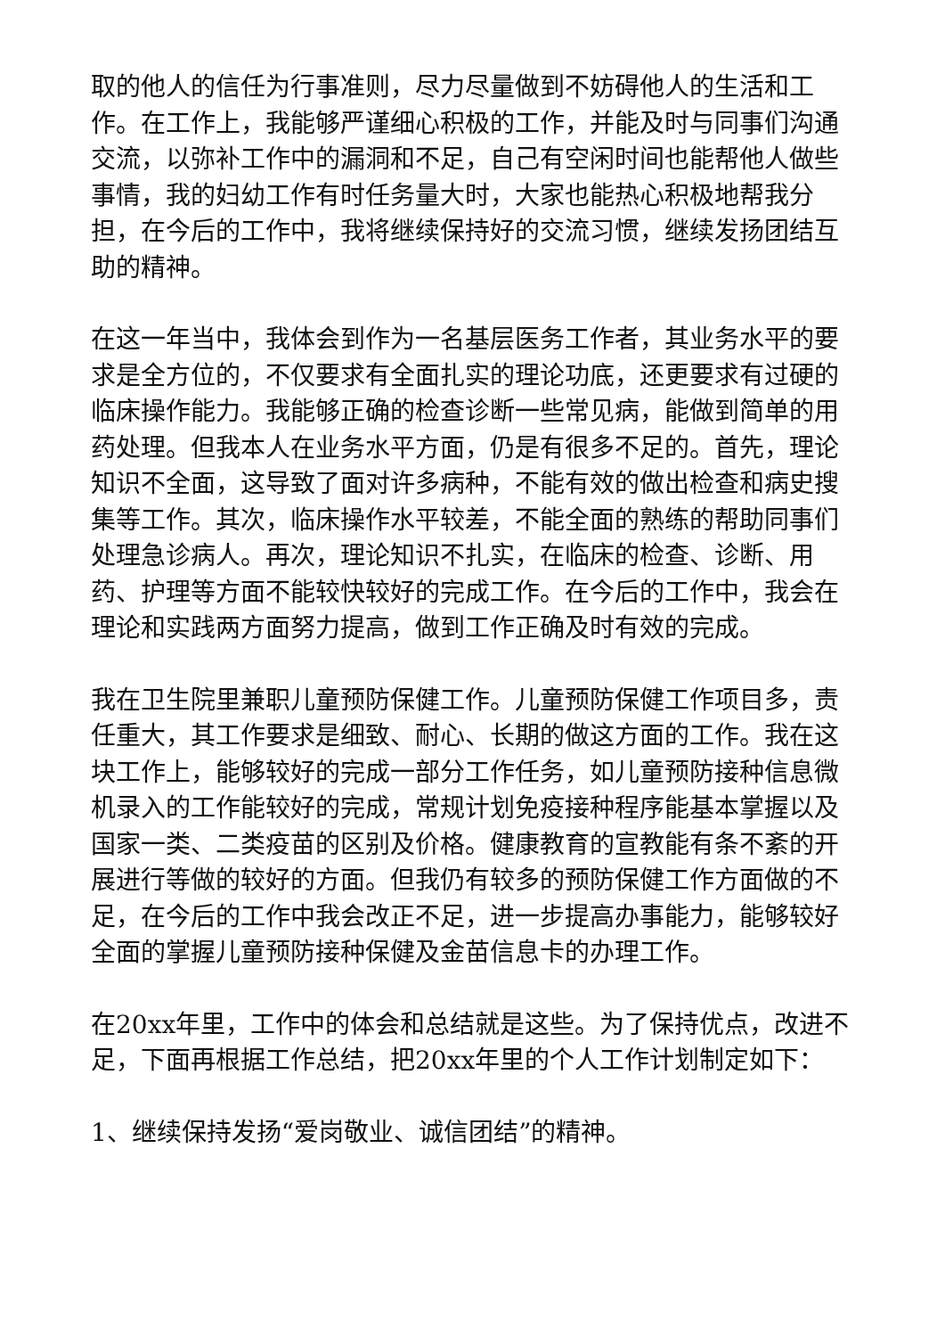取的他人的信任为行事准则，尽力尽量做到不妨碍他人的生活和工作。在工作上，我能够严谨细心积极的工作，并能及时与同事们沟通交流，以弥补工作中的漏洞和不足，自己有空闲时间也能帮他人做些事情，我的妇幼工作有时任务量大时，大家也能热心积极地帮我分担，在今后的工作中，我将继续保持好的交流习惯，继续发扬团结互助的精神。
在这一年当中，我体会到作为一名基层医务工作者，其业务水平的要求是全方位的，不仅要求有全面扎实的理论功底，还更要求有过硬的临床操作能力。我能够正确的检查诊断一些常见病，能做到简单的用药处理。但我本人在业务水平方面，仍是有很多不足的。首先，理论知识不全面，这导致了面对许多病种，不能有效的做出检查和病史搜集等工作。其次，临床操作水平较差，不能全面的熟练的帮助同事们处理急诊病人。再次，理论知识不扎实，在临床的检查、诊断、用药、护理等方面不能较快较好的完成工作。在今后的工作中，我会在理论和实践两方面努力提高，做到工作正确及时有效的完成。
我在卫生院里兼职儿童预防保健工作。儿童预防保健工作项目多，责任重大，其工作要求是细致、耐心、长期的做这方面的工作。我在这块工作上，能够较好的完成一部分工作任务，如儿童预防接种信息微机录入的工作能较好的完成，常规计划免疫接种程序能基本掌握以及国家一类、二类疫苗的区别及价格。健康教育的宣教能有条不紊的开展进行等做的较好的方面。但我仍有较多的预防保健工作方面做的不足，在今后的工作中我会改正不足，进一步提高办事能力，能够较好全面的掌握儿童预防接种保健及金苗信息卡的办理工作。
在20xx年里，工作中的体会和总结就是这些。为了保持优点，改进不足，下面再根据工作总结，把20xx年里的个人工作计划制定如下：
1、继续保持发扬“爱岗敬业、诚信团结”的精神。